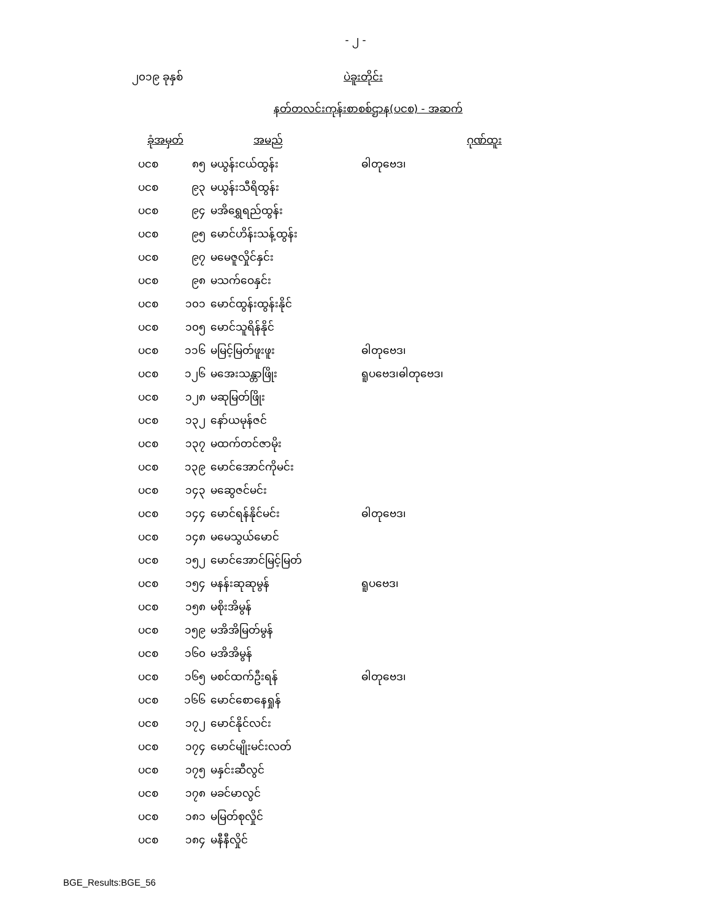- ၂ -
၂၀၁၉ ခုနှစ် ပဲခူးတိုင်း
နတ်တလင်းကုန်းစာစစ်ဌာန(ပငစ) - အဆက်
| ခုံအမှတ် | | အမည် | ဂုဏ်ထူး |
| --- | --- | --- | --- |
| ပငစ | ၈၅ | မယွန်းငယ်ထွန်း | ဓါတုဗေဒ၊ |
| ပငစ | ၉၃ | မယွန်းသီရိထွန်း | |
| ပငစ | ၉၄ | မအိရွှေရည်ထွန်း | |
| ပငစ | ၉၅ | မောင်ဟိန်းသန့်ထွန်း | |
| ပငစ | ၉၇ | မမေဇူလှိုင်နှင်း | |
| ပငစ | ၉၈ | မသက်ဝေနှင်း | |
| ပငစ | ၁၀၁ | မောင်ထွန်းထွန်းနိုင် | |
| ပငစ | ၁၀၅ | မောင်သူရိန်နိုင် | |
| ပငစ | ၁၁၆ | မမြင့်မြတ်ဖူးဖူး | ဓါတုဗေဒ၊ |
| ပငစ | ၁၂၆ | မအေးသန္တာဖြိုး | ရူပဗေဒ၊ဓါတုဗေဒ၊ |
| ပငစ | ၁၂၈ | မဆုမြတ်ဖြိုး | |
| ပငစ | ၁၃၂ | နော်ယမုန်ဇင် | |
| ပငစ | ၁၃၇ | မထက်တင်ဇာမိုး | |
| ပငစ | ၁၃၉ | မောင်အောင်ကိုမင်း | |
| ပငစ | ၁၄၃ | မဆွေဇင်မင်း | |
| ပငစ | ၁၄၄ | မောင်ရန်နိုင်မင်း | ဓါတုဗေဒ၊ |
| ပငစ | ၁၄၈ | မမေသွယ်မောင် | |
| ပငစ | ၁၅၂ | မောင်အောင်မြင့်မြတ် | |
| ပငစ | ၁၅၄ | မနန်းဆုဆုမွန် | ရူပဗေဒ၊ |
| ပငစ | ၁၅၈ | မစိုးအိမွန် | |
| ပငစ | ၁၅၉ | မအိအိမြတ်မွန် | |
| ပငစ | ၁၆၀ | မအိအိမွန် | |
| ပငစ | ၁၆၅ | မစင်ထက်ဦးရန် | ဓါတုဗေဒ၊ |
| ပငစ | ၁၆၆ | မောင်စောနေရှုန် | |
| ပငစ | ၁၇၂ | မောင်နိုင်လင်း | |
| ပငစ | ၁၇၄ | မောင်မျိုးမင်းလတ် | |
| ပငစ | ၁၇၅ | မနှင်းဆီလွင် | |
| ပငစ | ၁၇၈ | မခင်မာလွင် | |
| ပငစ | ၁၈၁ | မမြတ်စုလှိုင် | |
| ပငစ | ၁၈၄ | မနီနီလှိုင် | |
BGE_Results:BGE_56